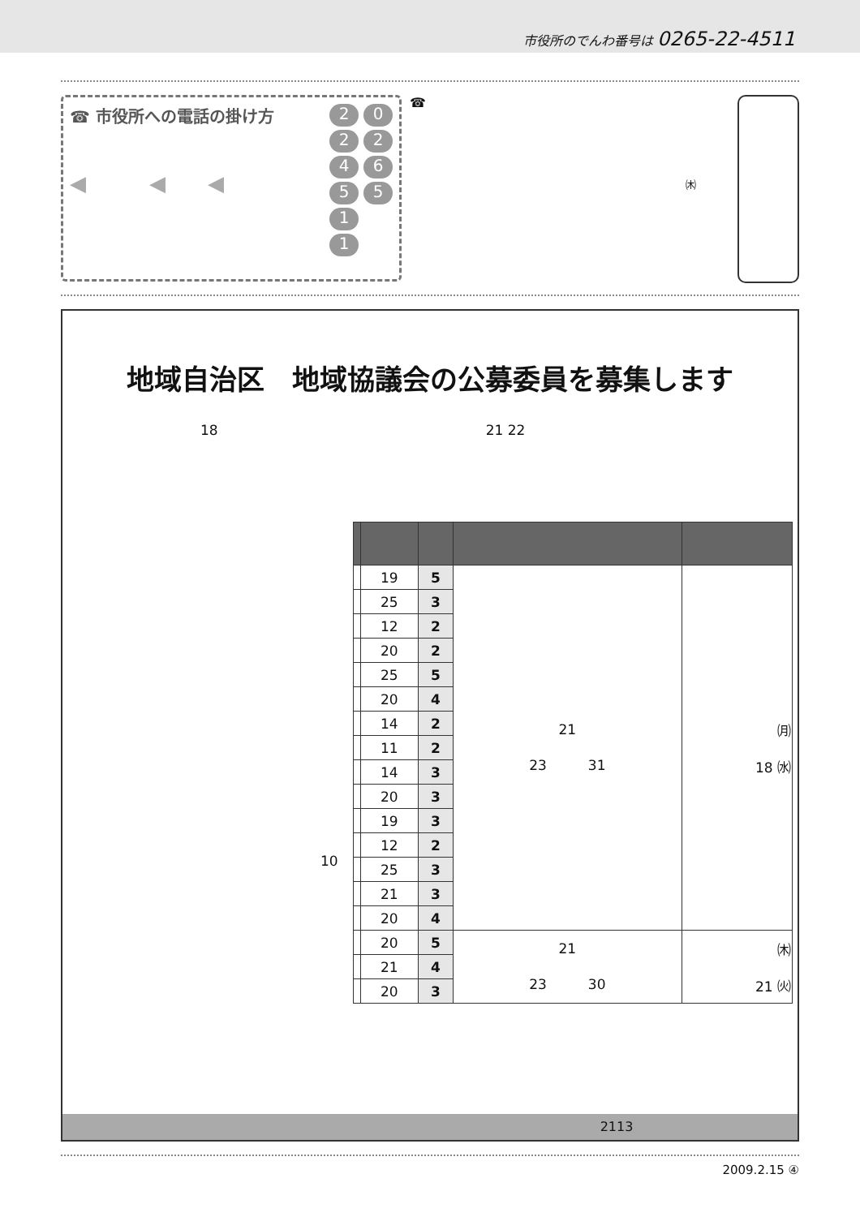市役所のでんわ番号は 0265-22-4511
☎ 市役所への電話の掛け方
◀　　　◀　　◀
224511 0265
☎
㈭
地域自治区　地域協議会の公募委員を募集します
18 21 22
10
| | 19 | 5 | 21 23 31 | ㈪ 18 ㈬ |
| | 25 | 3 | | |
| | 12 | 2 | | |
| | 20 | 2 | | |
| | 25 | 5 | | |
| | 20 | 4 | | |
| | 14 | 2 | | |
| | 11 | 2 | | |
| | 14 | 3 | | |
| | 20 | 3 | | |
| | 19 | 3 | | |
| | 12 | 2 | | |
| | 25 | 3 | | |
| | 21 | 3 | | |
| | 20 | 4 | | |
| | 20 | 5 | 21 23 30 | ㈭ 21 ㈫ |
| | 21 | 4 | | |
| | 20 | 3 | | |
2113
2009.2.15 ④